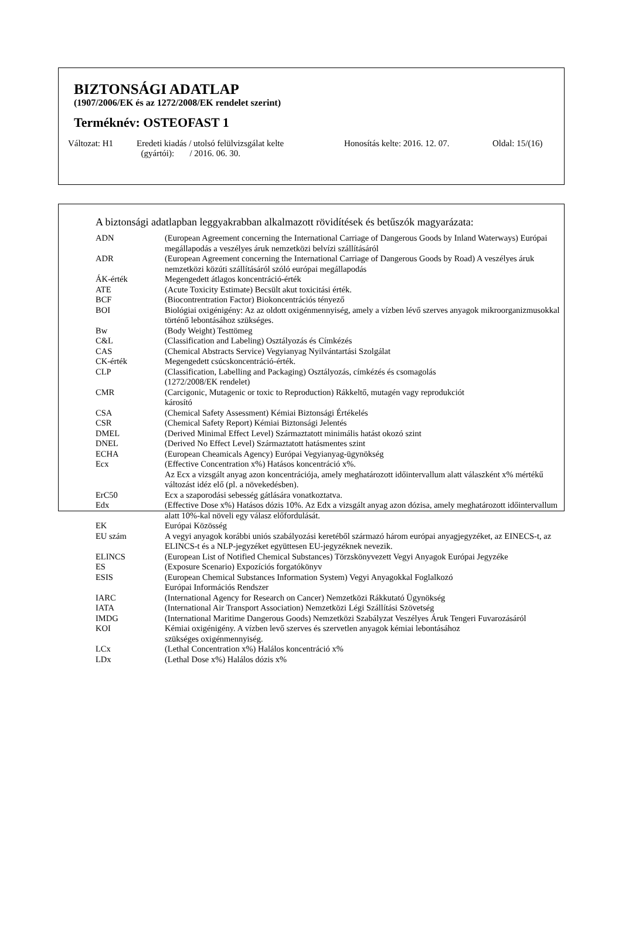BIZTONSÁGI ADATLAP
(1907/2006/EK és az 1272/2008/EK rendelet szerint)
Terméknév: OSTEOFAST 1
Változat: H1 Eredeti kiadás / utolsó felülvizsgálat kelte
(gyártói): / 2016. 06. 30.
Honosítás kelte: 2016. 12. 07.
Oldal: 15/(16)
A biztonsági adatlapban leggyakrabban alkalmazott rövidítések és betűszók magyarázata:
| ADN | (European Agreement concerning the International Carriage of Dangerous Goods by Inland Waterways) Európai megállapodás a veszélyes áruk nemzetközi belvízi szállításáról |
| ADR | (European Agreement concerning the International Carriage of Dangerous Goods by Road) A veszélyes áruk nemzetközi közúti szállításáról szóló európai megállapodás |
| ÁK-érték | Megengedett átlagos koncentráció-érték |
| ATE | (Acute Toxicity Estimate) Becsült akut toxicitási érték. |
| BCF | (Biocontrentration Factor) Biokoncentrációs tényező |
| BOI | Biológiai oxigénigény: Az az oldott oxigénmennyiség, amely a vízben lévő szerves anyagok mikroorganizmusokkal történő lebontásához szükséges. |
| Bw | (Body Weight) Testtömeg |
| C&L | (Classification and Labeling) Osztályozás és Címkézés |
| CAS | (Chemical Abstracts Service) Vegyianyag Nyilvántartási Szolgálat |
| CK-érték | Megengedett csúcskoncentráció-érték. |
| CLP | (Classification, Labelling and Packaging) Osztályozás, címkézés és csomagolás (1272/2008/EK rendelet) |
| CMR | (Carcigonic, Mutagenic or toxic to Reproduction) Rákkeltő, mutagén vagy reprodukciót károsító |
| CSA | (Chemical Safety Assessment) Kémiai Biztonsági Értékelés |
| CSR | (Chemical Safety Report) Kémiai Biztonsági Jelentés |
| DMEL | (Derived Minimal Effect Level) Származtatott minimális hatást okozó szint |
| DNEL | (Derived No Effect Level) Származtatott hatásmentes szint |
| ECHA | (European Cheamicals Agency) Európai Vegyianyag-ügynökség |
| Ecx | (Effective Concentration x%) Hatásos koncentráció x%. Az Ecx a vizsgált anyag azon koncentrációja, amely meghatározott időintervallum alatt válaszként x% mértékű változást idéz elő (pl. a növekedésben). |
| ErC50 | Ecx a szaporodási sebesség gátlására vonatkoztatva. |
| Edx | (Effective Dose x%) Hatásos dózis 10%. Az Edx a vizsgált anyag azon dózisa, amely meghatározott időintervallum alatt 10%-kal növeli egy válasz előfordulását. |
| EK | Európai Közösség |
| EU szám | A vegyi anyagok korábbi uniós szabályozási keretéből származó három európai anyagjegyzéket, az EINECS-t, az ELINCS-t és a NLP-jegyzéket együttesen EU-jegyzéknek nevezik. |
| ELINCS | (European List of Notified Chemical Substances) Törzskönyvezett Vegyi Anyagok Európai Jegyzéke |
| ES | (Exposure Scenario) Expozíciós forgatókönyv |
| ESIS | (European Chemical Substances Information System) Vegyi Anyagokkal Foglalkozó Európai Információs Rendszer |
| IARC | (International Agency for Research on Cancer) Nemzetközi Rákkutató Ügynökség |
| IATA | (International Air Transport Association) Nemzetközi Légi Szállítási Szövetség |
| IMDG | (International Maritime Dangerous Goods) Nemzetközi Szabályzat Veszélyes Áruk Tengeri Fuvarozásáról |
| KOI | Kémiai oxigénigény. A vízben levő szerves és szervetlen anyagok kémiai lebontásához szükséges oxigénmennyiség. |
| LCx | (Lethal Concentration x%) Halálos koncentráció x% |
| LDx | (Lethal Dose x%) Halálos dózis x% |